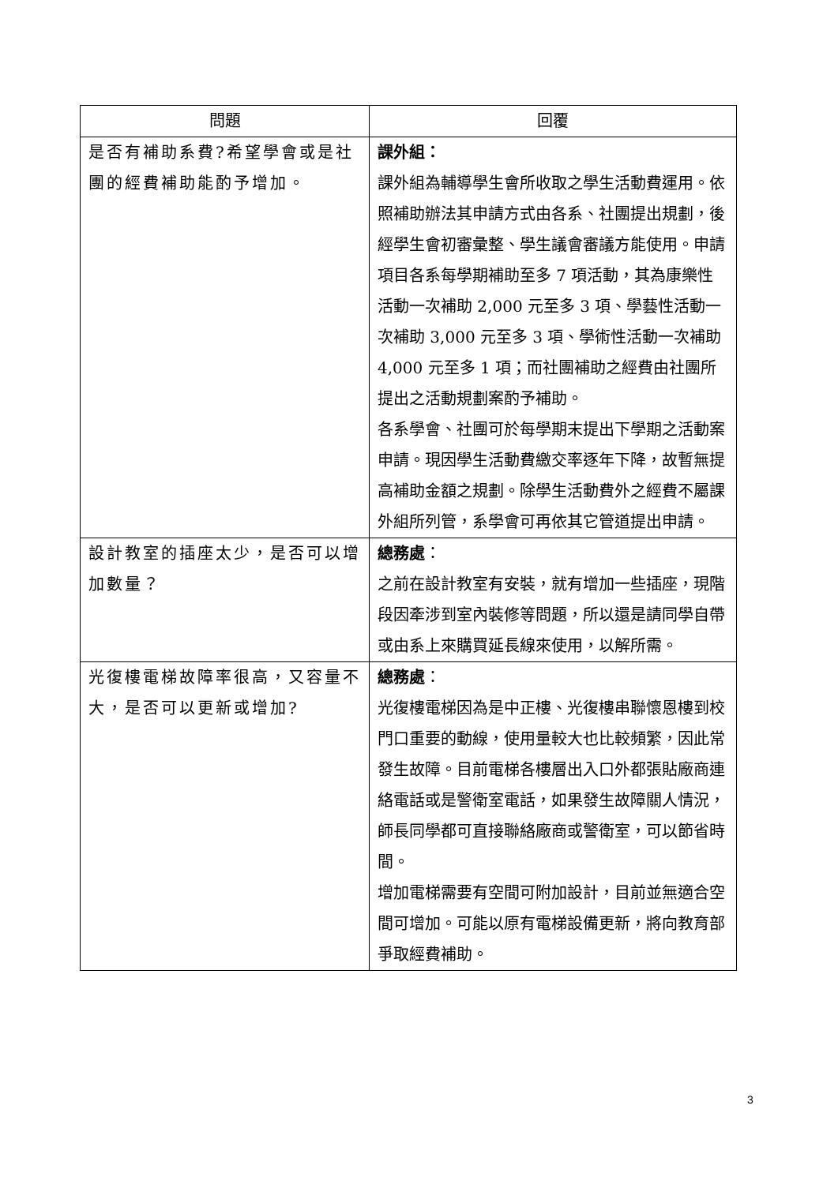| 問題 | 回覆 |
| --- | --- |
| 是否有補助系費?希望學會或是社團的經費補助能酌予增加。 | 課外組： 課外組為輔導學生會所收取之學生活動費運用。依照補助辦法其申請方式由各系、社團提出規劃，後經學生會初審彙整、學生議會審議方能使用。申請項目各系每學期補助至多 7 項活動，其為康樂性活動一次補助 2,000 元至多 3 項、學藝性活動一次補助 3,000 元至多 3 項、學術性活動一次補助 4,000 元至多 1 項；而社團補助之經費由社團所提出之活動規劃案酌予補助。 各系學會、社團可於每學期末提出下學期之活動案申請。現因學生活動費繳交率逐年下降，故暫無提高補助金額之規劃。除學生活動費外之經費不屬課外組所列管，系學會可再依其它管道提出申請。 |
| 設計教室的插座太少，是否可以增加數量？ | 總務處 ： 之前在設計教室有安裝，就有增加一些插座，現階段因牽涉到室內裝修等問題，所以還是請同學自帶或由系上來購買延長線來使用，以解所需。 |
| 光復樓電梯故障率很高，又容量不大，是否可以更新或增加? | 總務處 ： 光復樓電梯因為是中正樓、光復樓串聯懷恩樓到校門口重要的動線，使用量較大也比較頻繁，因此常發生故障。目前電梯各樓層出入口外都張貼廠商連絡電話或是警衛室電話，如果發生故障關人情況，師長同學都可直接聯絡廠商或警衛室，可以節省時間。 增加電梯需要有空間可附加設計，目前並無適合空間可增加。可能以原有電梯設備更新，將向教育部爭取經費補助。 |
3